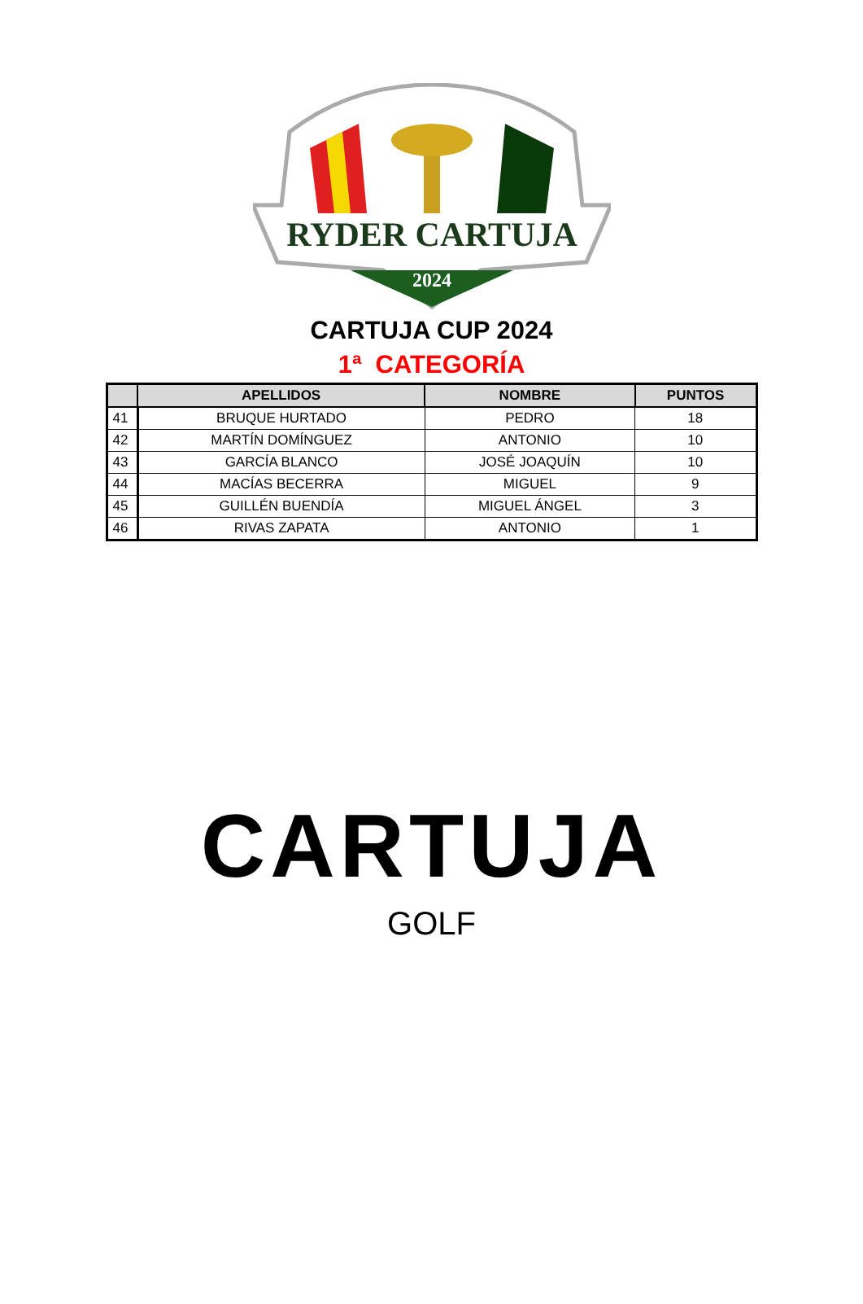RYDER CARTUJA
2024
CARTUJA CUP 2024
1ª CATEGORÍA
| | APELLIDOS | NOMBRE | PUNTOS |
| --- | --- | --- | --- |
| 41 | BRUQUE HURTADO | PEDRO | 18 |
| 42 | MARTÍN DOMÍNGUEZ | ANTONIO | 10 |
| 43 | GARCÍA BLANCO | JOSÉ JOAQUÍN | 10 |
| 44 | MACÍAS BECERRA | MIGUEL | 9 |
| 45 | GUILLÉN BUENDÍA | MIGUEL ÁNGEL | 3 |
| 46 | RIVAS ZAPATA | ANTONIO | 1 |
CARTUJA
GOLF